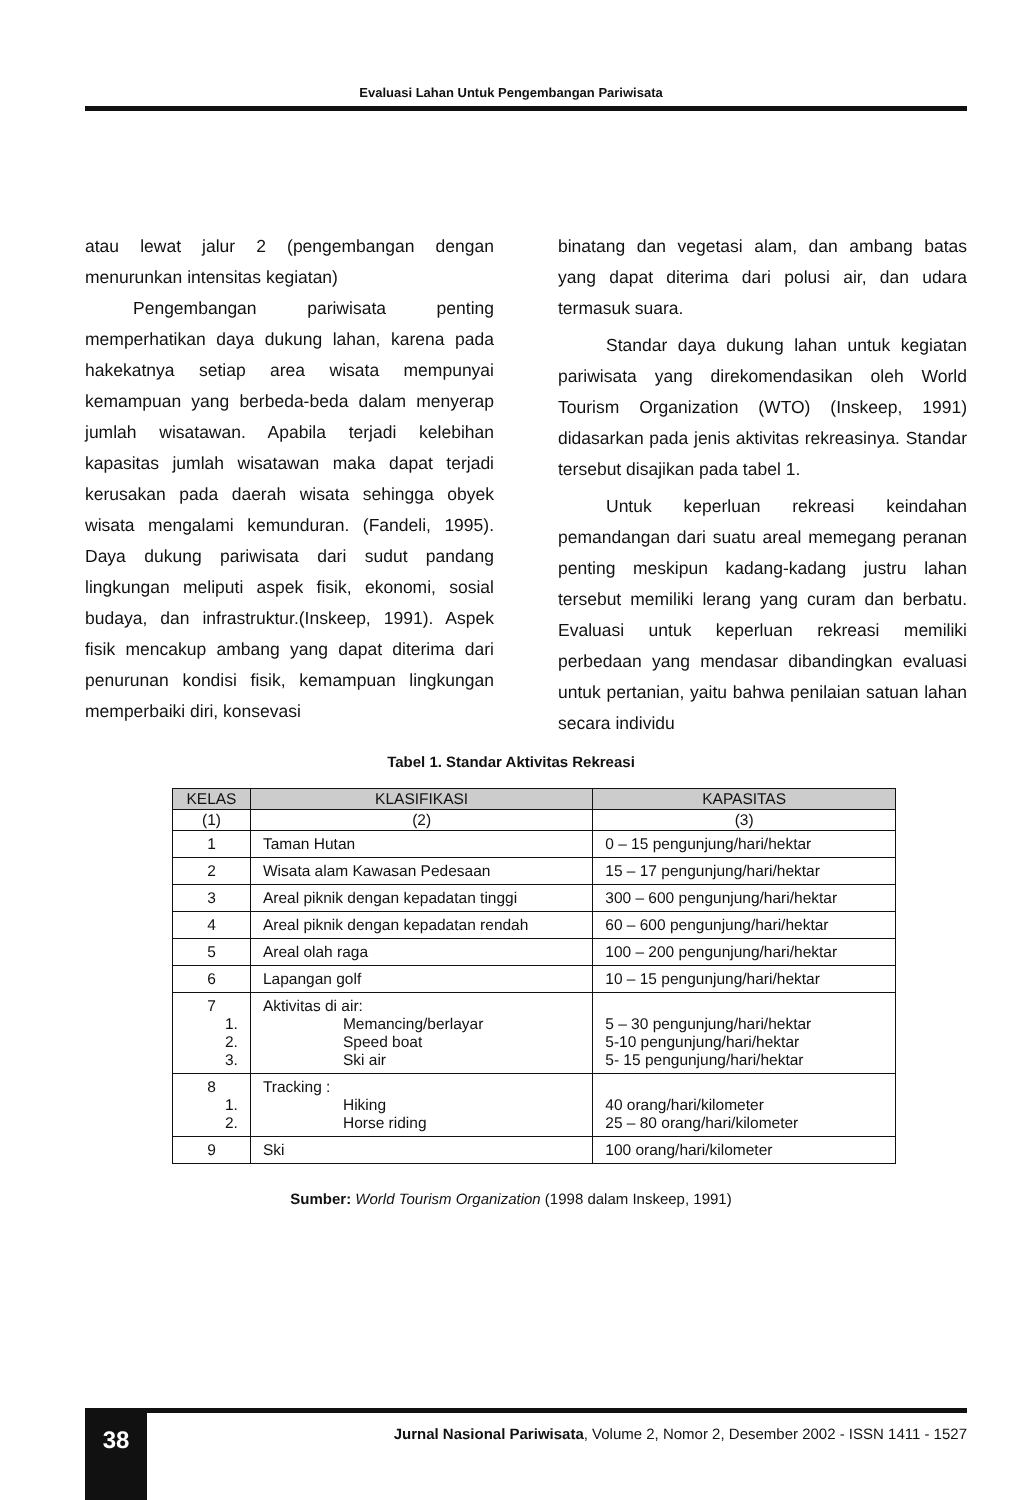Evaluasi Lahan Untuk Pengembangan Pariwisata
atau lewat jalur 2 (pengembangan dengan menurunkan intensitas kegiatan)
Pengembangan pariwisata penting memperhatikan daya dukung lahan, karena pada hakekatnya setiap area wisata mempunyai kemampuan yang berbeda-beda dalam menyerap jumlah wisatawan. Apabila terjadi kelebihan kapasitas jumlah wisatawan maka dapat terjadi kerusakan pada daerah wisata sehingga obyek wisata mengalami kemunduran. (Fandeli, 1995). Daya dukung pariwisata dari sudut pandang lingkungan meliputi aspek fisik, ekonomi, sosial budaya, dan infrastruktur.(Inskeep, 1991). Aspek fisik mencakup ambang yang dapat diterima dari penurunan kondisi fisik, kemampuan lingkungan memperbaiki diri, konsevasi
binatang dan vegetasi alam, dan ambang batas yang dapat diterima dari polusi air, dan udara termasuk suara.
Standar daya dukung lahan untuk kegiatan pariwisata yang direkomendasikan oleh World Tourism Organization (WTO) (Inskeep, 1991) didasarkan pada jenis aktivitas rekreasinya. Standar tersebut disajikan pada tabel 1.
Untuk keperluan rekreasi keindahan pemandangan dari suatu areal memegang peranan penting meskipun kadang-kadang justru lahan tersebut memiliki lerang yang curam dan berbatu. Evaluasi untuk keperluan rekreasi memiliki perbedaan yang mendasar dibandingkan evaluasi untuk pertanian, yaitu bahwa penilaian satuan lahan secara individu
Tabel 1. Standar Aktivitas Rekreasi
| KELAS | KLASIFIKASI | KAPASITAS |
| --- | --- | --- |
| (1) | (2) | (3) |
| 1 | Taman Hutan | 0 – 15 pengunjung/hari/hektar |
| 2 | Wisata alam Kawasan Pedesaan | 15 – 17 pengunjung/hari/hektar |
| 3 | Areal piknik dengan kepadatan tinggi | 300 – 600 pengunjung/hari/hektar |
| 4 | Areal piknik dengan kepadatan rendah | 60 – 600 pengunjung/hari/hektar |
| 5 | Areal olah raga | 100 – 200 pengunjung/hari/hektar |
| 6 | Lapangan golf | 10 – 15 pengunjung/hari/hektar |
| 7 1. 2. 3. | Aktivitas di air: Memancing/berlayar Speed boat Ski air | 5 – 30 pengunjung/hari/hektar 5-10 pengunjung/hari/hektar 5- 15 pengunjung/hari/hektar |
| 8 1. 2. | Tracking : Hiking Horse riding | 40 orang/hari/kilometer 25 – 80 orang/hari/kilometer |
| 9 | Ski | 100 orang/hari/kilometer |
Sumber: World Tourism Organization (1998 dalam Inskeep, 1991)
38
Jurnal Nasional Pariwisata, Volume 2, Nomor 2, Desember 2002 - ISSN 1411 - 1527